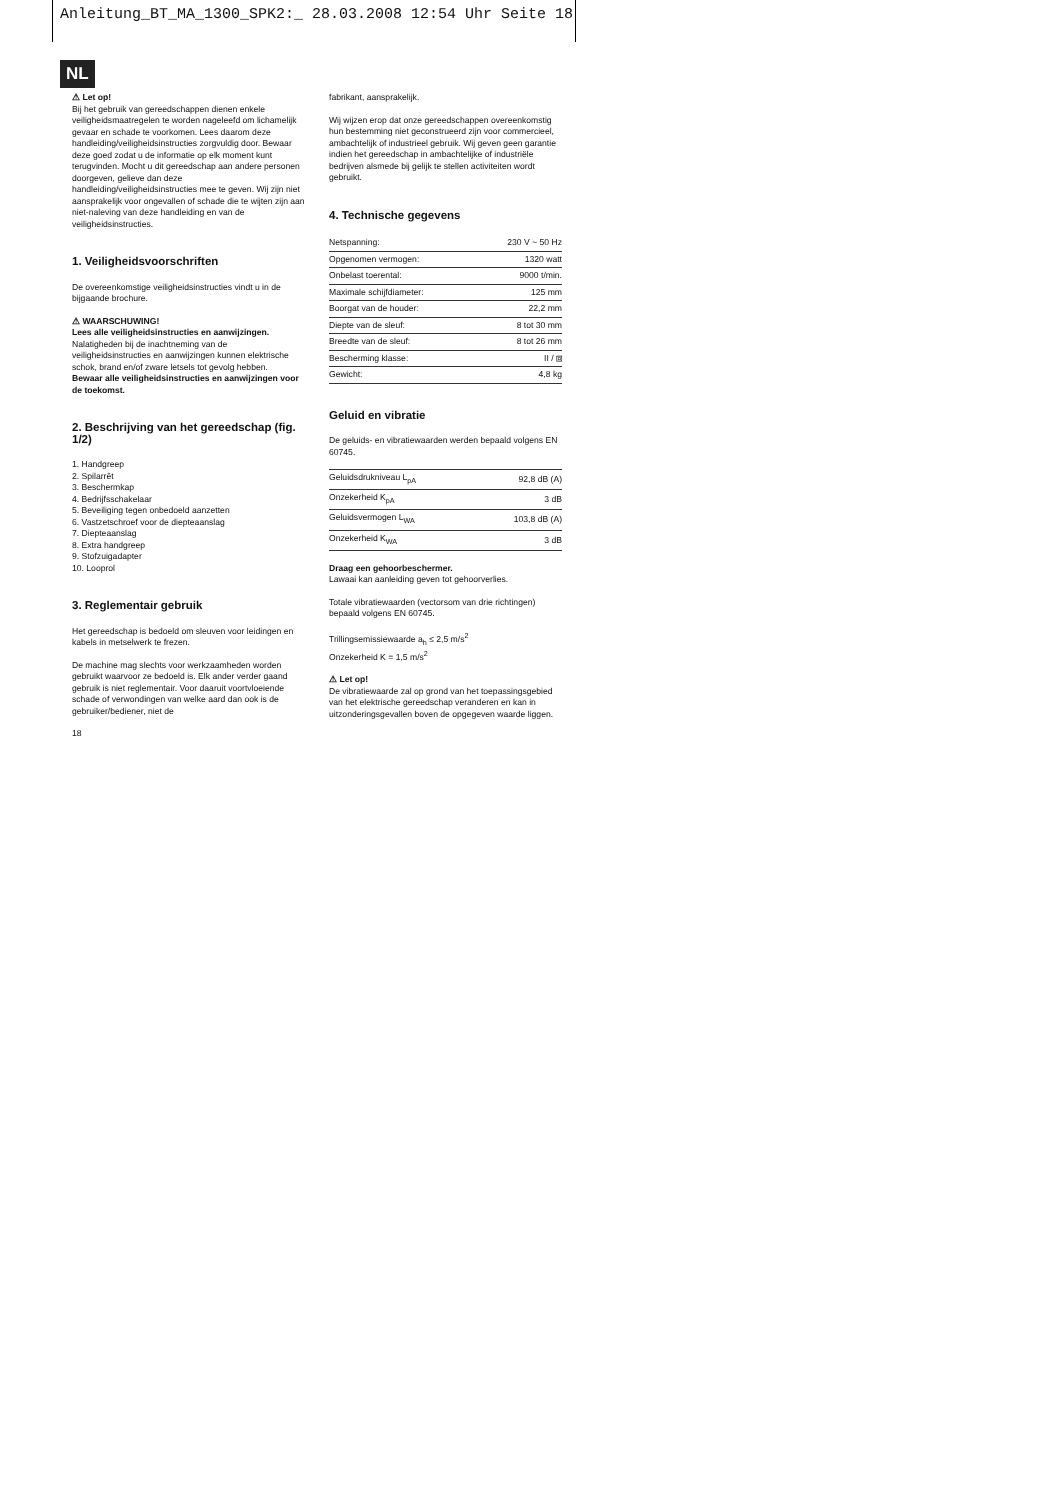Anleitung_BT_MA_1300_SPK2:_ 28.03.2008 12:54 Uhr Seite 18
NL
⚠ Let op!
Bij het gebruik van gereedschappen dienen enkele veiligheidsmaatregelen te worden nageleefd om lichamelijk gevaar en schade te voorkomen. Lees daarom deze handleiding/veiligheidsinstructies zorgvuldig door. Bewaar deze goed zodat u de informatie op elk moment kunt terugvinden. Mocht u dit gereedschap aan andere personen doorgeven, gelieve dan deze handleiding/veiligheidsinstructies mee te geven. Wij zijn niet aansprakelijk voor ongevallen of schade die te wijten zijn aan niet-naleving van deze handleiding en van de veiligheidsinstructies.
1. Veiligheidsvoorschriften
De overeenkomstige veiligheidsinstructies vindt u in de bijgaande brochure.
⚠ WAARSCHUWING!
Lees alle veiligheidsinstructies en aanwijzingen. Nalatigheden bij de inachtneming van de veiligheidsinstructies en aanwijzingen kunnen elektrische schok, brand en/of zware letsels tot gevolg hebben.
Bewaar alle veiligheidsinstructies en aanwijzingen voor de toekomst.
2. Beschrijving van het gereedschap (fig. 1/2)
1. Handgreep
2. Spilarrêt
3. Beschermkap
4. Bedrijfsschakelaar
5. Beveiliging tegen onbedoeld aanzetten
6. Vastzetschroef voor de diepteaanslag
7. Diepteaanslag
8. Extra handgreep
9. Stofzuigadapter
10. Looprol
3. Reglementair gebruik
Het gereedschap is bedoeld om sleuven voor leidingen en kabels in metselwerk te frezen.
De machine mag slechts voor werkzaamheden worden gebruikt waarvoor ze bedoeld is. Elk ander verder gaand gebruik is niet reglementair. Voor daaruit voortvloeiende schade of verwondingen van welke aard dan ook is de gebruiker/bediener, niet de
18
fabrikant, aansprakelijk.
Wij wijzen erop dat onze gereedschappen overeenkomstig hun bestemming niet geconstrueerd zijn voor commercieel, ambachtelijk of industrieel gebruik. Wij geven geen garantie indien het gereedschap in ambachtelijke of industriële bedrijven alsmede bij gelijk te stellen activiteiten wordt gebruikt.
4. Technische gegevens
| Netspanning: | 230 V ~ 50 Hz |
| Opgenomen vermogen: | 1320 watt |
| Onbelast toerental: | 9000 t/min. |
| Maximale schijfdiameter: | 125 mm |
| Boorgat van de houder: | 22,2 mm |
| Diepte van de sleuf: | 8 tot 30 mm |
| Breedte van de sleuf: | 8 tot 26 mm |
| Bescherming klasse: | II / ⧈ |
| Gewicht: | 4,8 kg |
Geluid en vibratie
De geluids- en vibratiewaarden werden bepaald volgens EN 60745.
| Geluidsdrukniveau L<sub>pA</sub> | 92,8 dB (A) |
| Onzekerheid K<sub>pA</sub> | 3 dB |
| Geluidsvermogen L<sub>WA</sub> | 103,8 dB (A) |
| Onzekerheid K<sub>WA</sub> | 3 dB |
Draag een gehoorbeschermer.
Lawaai kan aanleiding geven tot gehoorverlies.
Totale vibratiewaarden (vectorsom van drie richtingen) bepaald volgens EN 60745.
Trillingsemissiewaarde a<sub>h</sub> ≤ 2,5 m/s<sup>2</sup>
Onzekerheid K = 1,5 m/s<sup>2</sup>
⚠ Let op!
De vibratiewaarde zal op grond van het toepassingsgebied van het elektrische gereedschap veranderen en kan in uitzonderingsgevallen boven de opgegeven waarde liggen.